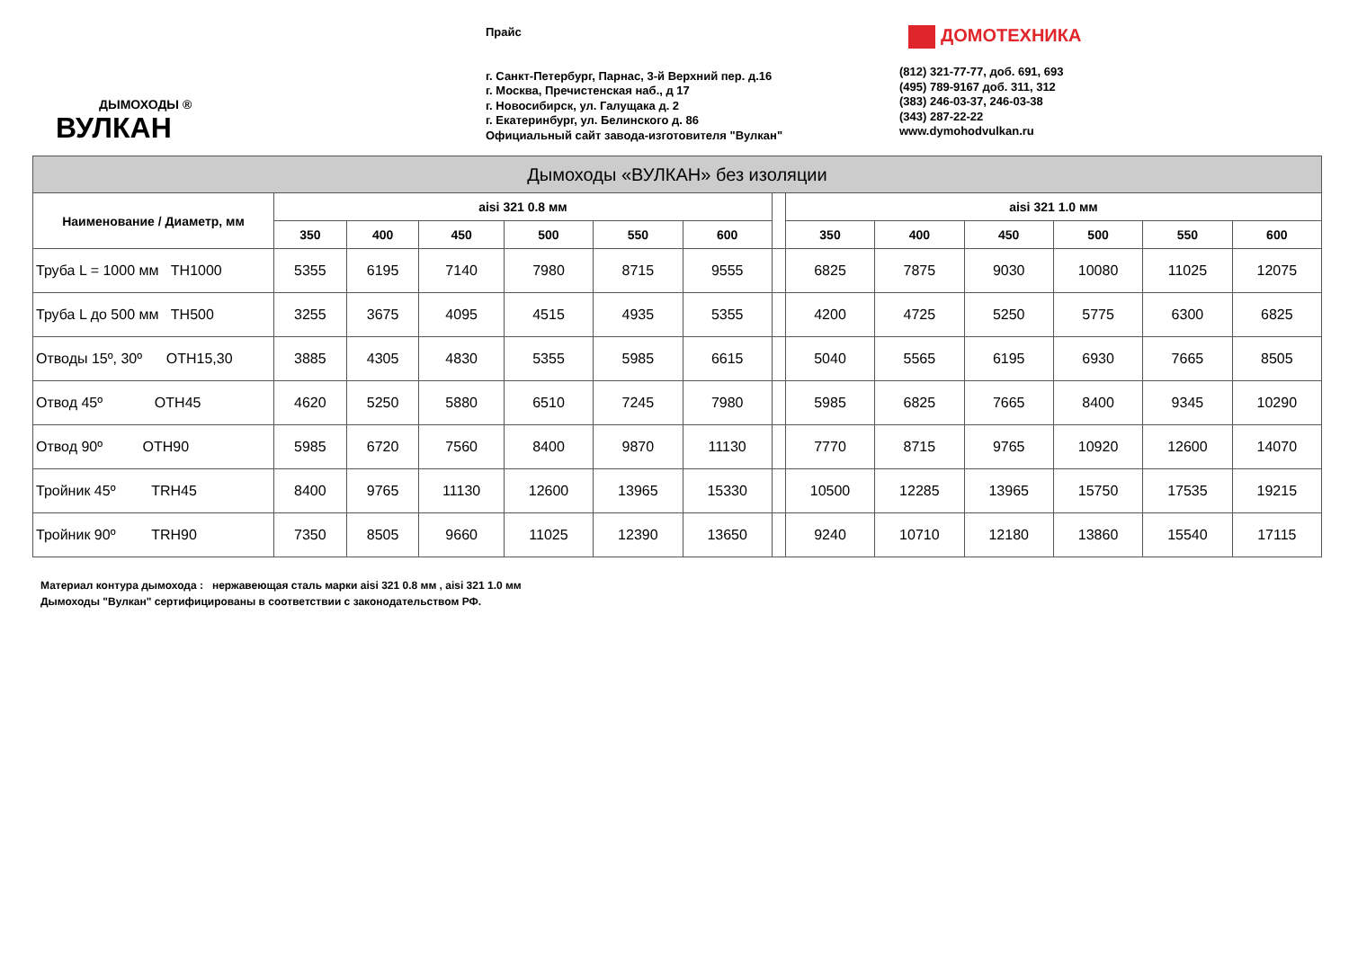ДЫМОХОДЫ ®
ВУЛКАН
Прайс
г. Санкт-Петербург, Парнас, 3-й Верхний пер. д.16
г. Москва, Пречистенская наб., д 17
г. Новосибирск, ул. Галущака д. 2
г. Екатеринбург, ул. Белинского д. 86
Официальный сайт завода-изготовителя "Вулкан"
ДОМОТЕХНИКА
(812) 321-77-77, доб. 691, 693
(495) 789-9167 доб. 311, 312
(383) 246-03-37, 246-03-38
(343) 287-22-22
www.dymohodvulkan.ru
| Дымоходы «ВУЛКАН» без изоляции | | | | | | | | | | | | | |
| --- | --- | --- | --- | --- | --- | --- | --- | --- | --- | --- | --- | --- | --- |
| Наименование / Диаметр, мм | aisi 321 0.8 мм | | | | | | | aisi 321 1.0 мм | | | | | |
| | 350 | 400 | 450 | 500 | 550 | 600 | | 350 | 400 | 450 | 500 | 550 | 600 |
| Труба L = 1000 мм TH1000 | 5355 | 6195 | 7140 | 7980 | 8715 | 9555 | | 6825 | 7875 | 9030 | 10080 | 11025 | 12075 |
| Труба L до 500 мм TH500 | 3255 | 3675 | 4095 | 4515 | 4935 | 5355 | | 4200 | 4725 | 5250 | 5775 | 6300 | 6825 |
| Отводы 15º, 30º OTH15,30 | 3885 | 4305 | 4830 | 5355 | 5985 | 6615 | | 5040 | 5565 | 6195 | 6930 | 7665 | 8505 |
| Отвод 45º OTH45 | 4620 | 5250 | 5880 | 6510 | 7245 | 7980 | | 5985 | 6825 | 7665 | 8400 | 9345 | 10290 |
| Отвод 90º OTH90 | 5985 | 6720 | 7560 | 8400 | 9870 | 11130 | | 7770 | 8715 | 9765 | 10920 | 12600 | 14070 |
| Тройник 45º TRH45 | 8400 | 9765 | 11130 | 12600 | 13965 | 15330 | | 10500 | 12285 | 13965 | 15750 | 17535 | 19215 |
| Тройник 90º TRH90 | 7350 | 8505 | 9660 | 11025 | 12390 | 13650 | | 9240 | 10710 | 12180 | 13860 | 15540 | 17115 |
Материал контура дымохода : нержавеющая сталь марки aisi 321 0.8 мм , aisi 321 1.0 мм
Дымоходы "Вулкан" сертифицированы в соответствии с законодательством РФ.